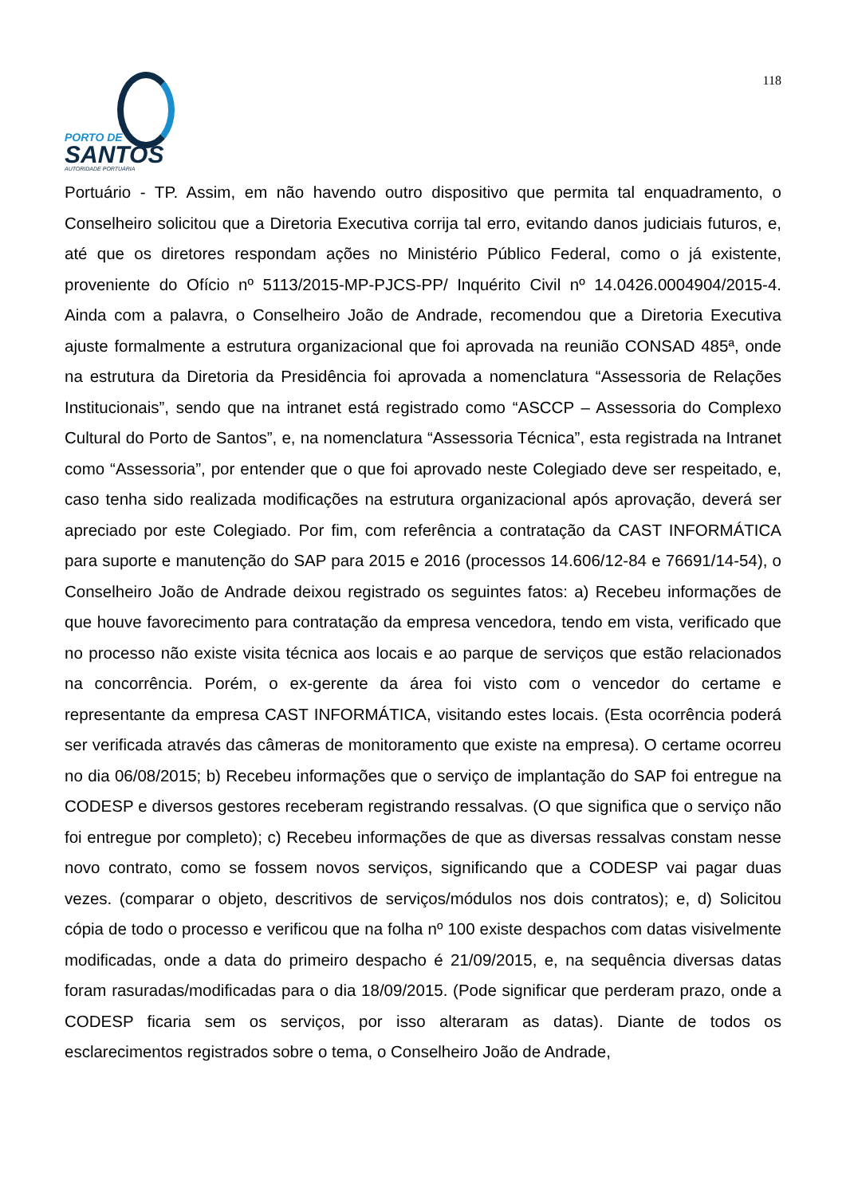PORTO DE
SANTOS
AUTORIDADE PORTUÁRIA
118
Portuário - TP. Assim, em não havendo outro dispositivo que permita tal enquadramento, o Conselheiro solicitou que a Diretoria Executiva corrija tal erro, evitando danos judiciais futuros, e, até que os diretores respondam ações no Ministério Público Federal, como o já existente, proveniente do Ofício nº 5113/2015-MP-PJCS-PP/ Inquérito Civil nº 14.0426.0004904/2015-4. Ainda com a palavra, o Conselheiro João de Andrade, recomendou que a Diretoria Executiva ajuste formalmente a estrutura organizacional que foi aprovada na reunião CONSAD 485ª, onde na estrutura da Diretoria da Presidência foi aprovada a nomenclatura “Assessoria de Relações Institucionais”, sendo que na intranet está registrado como “ASCCP – Assessoria do Complexo Cultural do Porto de Santos”, e, na nomenclatura “Assessoria Técnica”, esta registrada na Intranet como “Assessoria”, por entender que o que foi aprovado neste Colegiado deve ser respeitado, e, caso tenha sido realizada modificações na estrutura organizacional após aprovação, deverá ser apreciado por este Colegiado. Por fim, com referência a contratação da CAST INFORMÁTICA para suporte e manutenção do SAP para 2015 e 2016 (processos 14.606/12-84 e 76691/14-54), o Conselheiro João de Andrade deixou registrado os seguintes fatos: a) Recebeu informações de que houve favorecimento para contratação da empresa vencedora, tendo em vista, verificado que no processo não existe visita técnica aos locais e ao parque de serviços que estão relacionados na concorrência. Porém, o ex-gerente da área foi visto com o vencedor do certame e representante da empresa CAST INFORMÁTICA, visitando estes locais. (Esta ocorrência poderá ser verificada através das câmeras de monitoramento que existe na empresa). O certame ocorreu no dia 06/08/2015; b) Recebeu informações que o serviço de implantação do SAP foi entregue na CODESP e diversos gestores receberam registrando ressalvas. (O que significa que o serviço não foi entregue por completo); c) Recebeu informações de que as diversas ressalvas constam nesse novo contrato, como se fossem novos serviços, significando que a CODESP vai pagar duas vezes. (comparar o objeto, descritivos de serviços/módulos nos dois contratos); e, d) Solicitou cópia de todo o processo e verificou que na folha nº 100 existe despachos com datas visivelmente modificadas, onde a data do primeiro despacho é 21/09/2015, e, na sequência diversas datas foram rasuradas/modificadas para o dia 18/09/2015. (Pode significar que perderam prazo, onde a CODESP ficaria sem os serviços, por isso alteraram as datas). Diante de todos os esclarecimentos registrados sobre o tema, o Conselheiro João de Andrade,